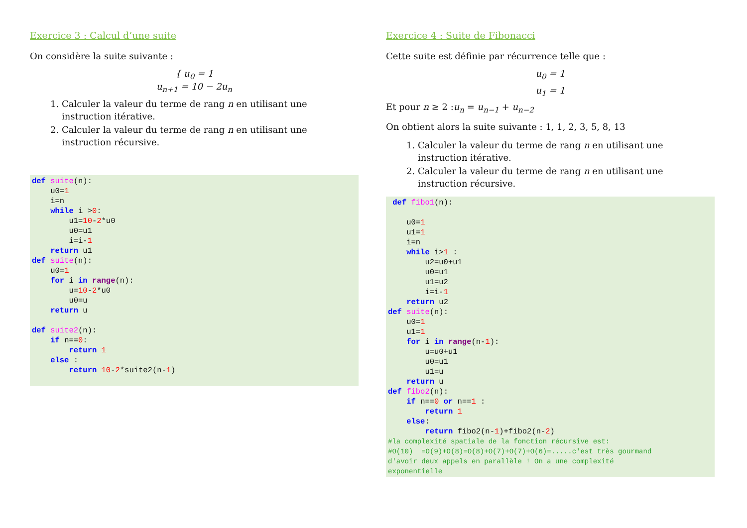Exercice 3 : Calcul d’une suite
On considère la suite suivante :
{ u<sub>0</sub> = 1
u<sub>n+1</sub> = 10 − 2u<sub>n</sub>
1. Calculer la valeur du terme de rang n en utilisant une instruction itérative.
2. Calculer la valeur du terme de rang n en utilisant une instruction récursive.
def suite(n):
    u0=1
    i=n
    while i >0:
        u1=10-2*u0
        u0=u1
        i=i-1
    return u1
def suite(n):
    u0=1
    for i in range(n):
        u=10-2*u0
        u0=u
    return u

def suite2(n):
    if n==0:
        return 1
    else :
        return 10-2*suite2(n-1)
Exercice 4 : Suite de Fibonacci
Cette suite est définie par récurrence telle que :
u<sub>0</sub> = 1
u<sub>1</sub> = 1
Et pour n ≥ 2 :u<sub>n</sub> = u<sub>n−1</sub> + u<sub>n−2</sub>
On obtient alors la suite suivante : 1, 1, 2, 3, 5, 8, 13
1. Calculer la valeur du terme de rang n en utilisant une instruction itérative.
2. Calculer la valeur du terme de rang n en utilisant une instruction récursive.
 def fibo1(n):

    u0=1
    u1=1
    i=n
    while i>1 :
        u2=u0+u1
        u0=u1
        u1=u2
        i=i-1
    return u2
def suite(n):
    u0=1
    u1=1
    for i in range(n-1):
        u=u0+u1
        u0=u1
        u1=u
    return u
def fibo2(n):
    if n==0 or n==1 :
        return 1
    else:
        return fibo2(n-1)+fibo2(n-2)
#la complexité spatiale de la fonction récursive est:
#O(10)  =O(9)+O(8)=O(8)+O(7)+O(7)+O(6)=.....c'est très gourmand
d'avoir deux appels en parallèle ! On a une complexité
exponentielle